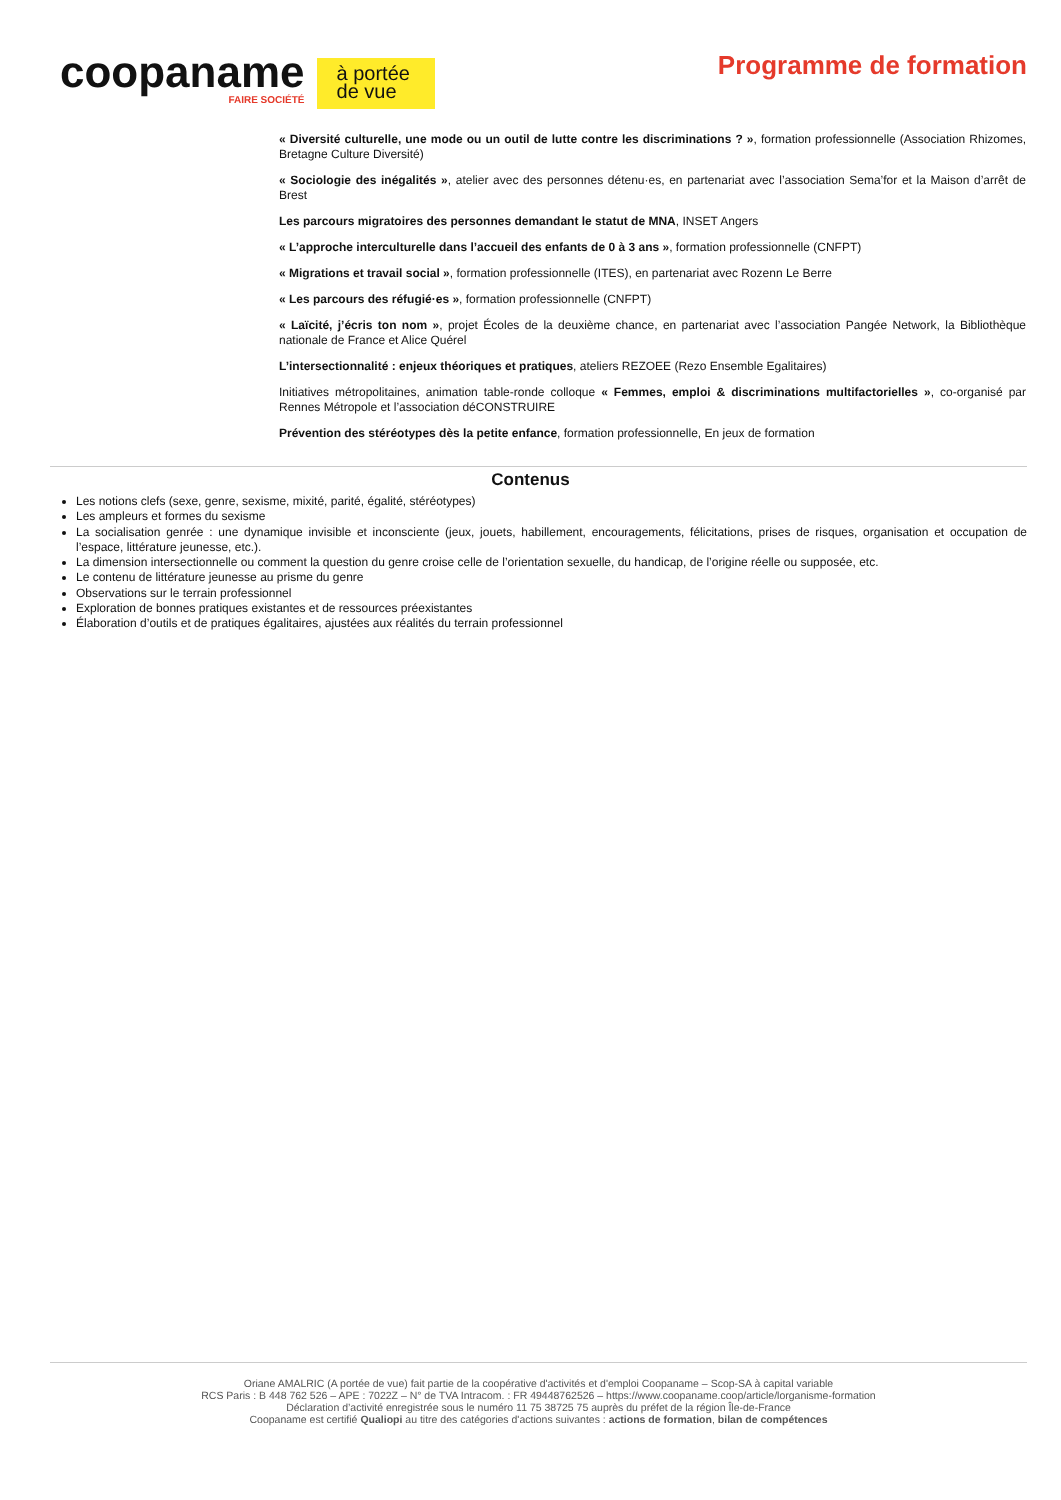coopaname
FAIRE SOCIÉTÉ
à portée de vue
Programme de formation
« Diversité culturelle, une mode ou un outil de lutte contre les discriminations ? », formation professionnelle (Association Rhizomes, Bretagne Culture Diversité)
« Sociologie des inégalités », atelier avec des personnes détenu·es, en partenariat avec l’association Sema’for et la Maison d’arrêt de Brest
Les parcours migratoires des personnes demandant le statut de MNA, INSET Angers
« L’approche interculturelle dans l’accueil des enfants de 0 à 3 ans », formation professionnelle (CNFPT)
« Migrations et travail social », formation professionnelle (ITES), en partenariat avec Rozenn Le Berre
« Les parcours des réfugié·es », formation professionnelle (CNFPT)
« Laïcité, j’écris ton nom », projet Écoles de la deuxième chance, en partenariat avec l’association Pangée Network, la Bibliothèque nationale de France et Alice Quérel
L’intersectionnalité : enjeux théoriques et pratiques, ateliers REZOEE (Rezo Ensemble Egalitaires)
Initiatives métropolitaines, animation table-ronde colloque « Femmes, emploi & discriminations multifactorielles », co-organisé par Rennes Métropole et l’association déCONSTRUIRE
Prévention des stéréotypes dès la petite enfance, formation professionnelle, En jeux de formation
Contenus
Les notions clefs (sexe, genre, sexisme, mixité, parité, égalité, stéréotypes)
Les ampleurs et formes du sexisme
La socialisation genrée : une dynamique invisible et inconsciente (jeux, jouets, habillement, encouragements, félicitations, prises de risques, organisation et occupation de l’espace, littérature jeunesse, etc.).
La dimension intersectionnelle ou comment la question du genre croise celle de l’orientation sexuelle, du handicap, de l’origine réelle ou supposée, etc.
Le contenu de littérature jeunesse au prisme du genre
Observations sur le terrain professionnel
Exploration de bonnes pratiques existantes et de ressources préexistantes
Élaboration d’outils et de pratiques égalitaires, ajustées aux réalités du terrain professionnel
Oriane AMALRIC (A portée de vue) fait partie de la coopérative d'activités et d'emploi Coopaname – Scop-SA à capital variable
RCS Paris : B 448 762 526 – APE : 7022Z – N° de TVA Intracom. : FR 49448762526 – https://www.coopaname.coop/article/lorganisme-formation
Déclaration d’activité enregistrée sous le numéro 11 75 38725 75 auprès du préfet de la région Île-de-France
Coopaname est certifié Qualiopi au titre des catégories d'actions suivantes : actions de formation, bilan de compétences